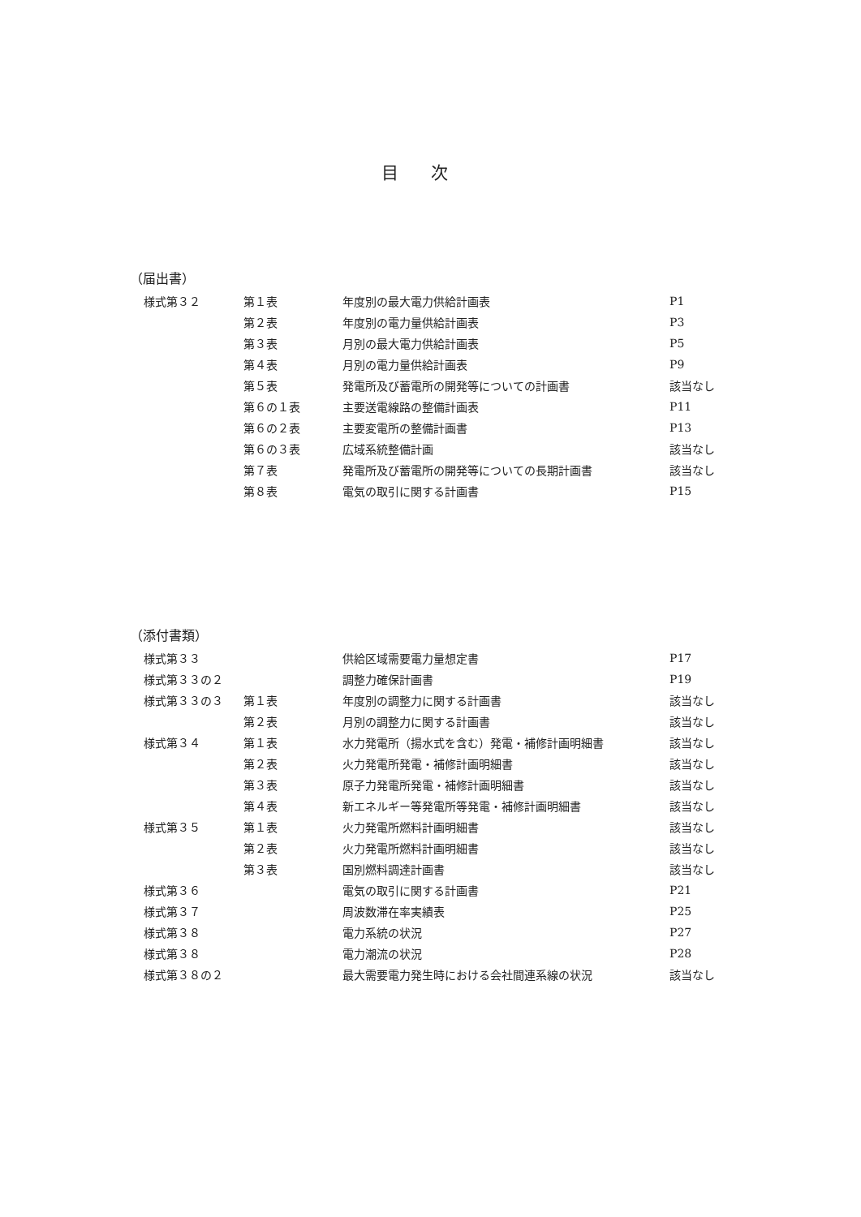目次
（届出書）
| 様式第３２ | 第１表 | 年度別の最大電力供給計画表 | P1 |
| | 第２表 | 年度別の電力量供給計画表 | P3 |
| | 第３表 | 月別の最大電力供給計画表 | P5 |
| | 第４表 | 月別の電力量供給計画表 | P9 |
| | 第５表 | 発電所及び蓄電所の開発等についての計画書 | 該当なし |
| | 第６の１表 | 主要送電線路の整備計画表 | P11 |
| | 第６の２表 | 主要変電所の整備計画書 | P13 |
| | 第６の３表 | 広域系統整備計画 | 該当なし |
| | 第７表 | 発電所及び蓄電所の開発等についての長期計画書 | 該当なし |
| | 第８表 | 電気の取引に関する計画書 | P15 |
（添付書類）
| 様式第３３ | | 供給区域需要電力量想定書 | P17 |
| 様式第３３の２ | | 調整力確保計画書 | P19 |
| 様式第３３の３ | 第１表 | 年度別の調整力に関する計画書 | 該当なし |
| | 第２表 | 月別の調整力に関する計画書 | 該当なし |
| 様式第３４ | 第１表 | 水力発電所（揚水式を含む）発電・補修計画明細書 | 該当なし |
| | 第２表 | 火力発電所発電・補修計画明細書 | 該当なし |
| | 第３表 | 原子力発電所発電・補修計画明細書 | 該当なし |
| | 第４表 | 新エネルギー等発電所等発電・補修計画明細書 | 該当なし |
| 様式第３５ | 第１表 | 火力発電所燃料計画明細書 | 該当なし |
| | 第２表 | 火力発電所燃料計画明細書 | 該当なし |
| | 第３表 | 国別燃料調達計画書 | 該当なし |
| 様式第３６ | | 電気の取引に関する計画書 | P21 |
| 様式第３７ | | 周波数滞在率実績表 | P25 |
| 様式第３８ | | 電力系統の状況 | P27 |
| 様式第３８ | | 電力潮流の状況 | P28 |
| 様式第３８の２ | | 最大需要電力発生時における会社間連系線の状況 | 該当なし |